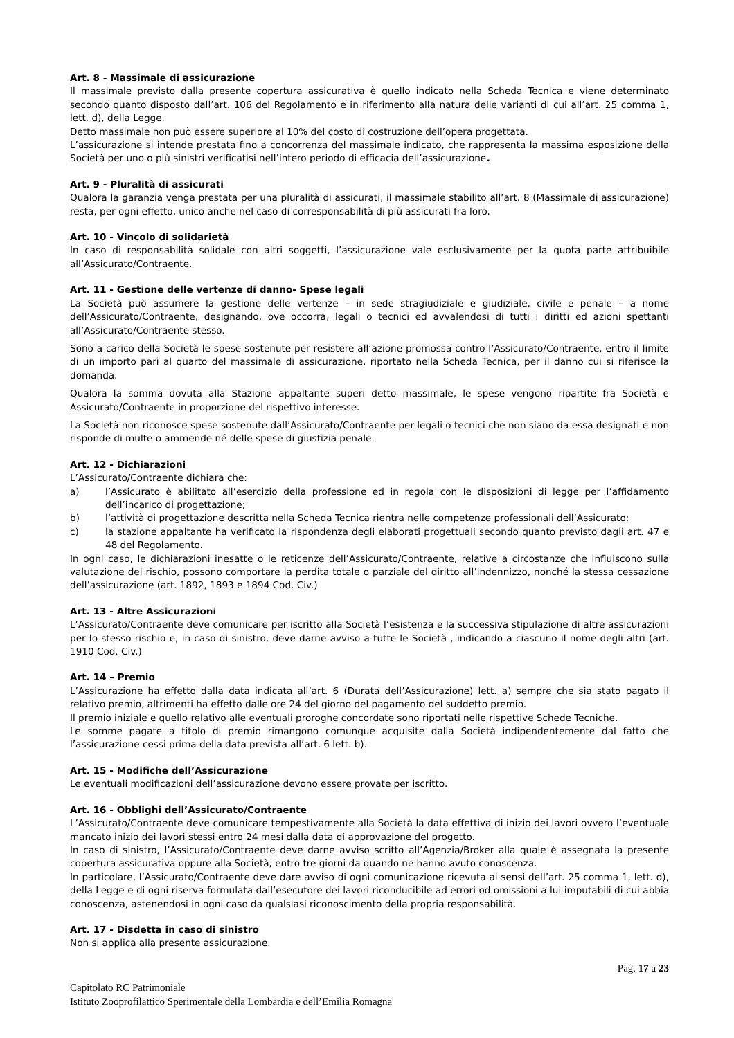Art. 8 - Massimale di assicurazione
Il massimale previsto dalla presente copertura assicurativa è quello indicato nella Scheda Tecnica e viene determinato secondo quanto disposto dall’art. 106 del Regolamento e in riferimento alla natura delle varianti di cui all’art. 25 comma 1, lett. d), della Legge.
Detto massimale non può essere superiore al 10% del costo di costruzione dell’opera progettata.
L’assicurazione si intende prestata fino a concorrenza del massimale indicato, che rappresenta la massima esposizione della Società per uno o più sinistri verificatisi nell’intero periodo di efficacia dell’assicurazione.
Art. 9 - Pluralità di assicurati
Qualora la garanzia venga prestata per una pluralità di assicurati, il massimale stabilito all’art. 8 (Massimale di assicurazione) resta, per ogni effetto, unico anche nel caso di corresponsabilità di più assicurati fra loro.
Art. 10 - Vincolo di solidarietà
In caso di responsabilità solidale con altri soggetti, l’assicurazione vale esclusivamente per la quota parte attribuibile all’Assicurato/Contraente.
Art. 11 - Gestione delle vertenze di danno- Spese legali
La Società può assumere la gestione delle vertenze – in sede stragiudiziale e giudiziale, civile e penale – a nome dell’Assicurato/Contraente, designando, ove occorra, legali o tecnici ed avvalendosi di tutti i diritti ed azioni spettanti all’Assicurato/Contraente stesso.
Sono a carico della Società le spese sostenute per resistere all’azione promossa contro l’Assicurato/Contraente, entro il limite di un importo pari al quarto del massimale di assicurazione, riportato nella Scheda Tecnica, per il danno cui si riferisce la domanda.
Qualora la somma dovuta alla Stazione appaltante superi detto massimale, le spese vengono ripartite fra Società e Assicurato/Contraente in proporzione del rispettivo interesse.
La Società non riconosce spese sostenute dall’Assicurato/Contraente per legali o tecnici che non siano da essa designati e non risponde di multe o ammende né delle spese di giustizia penale.
Art. 12 - Dichiarazioni
L’Assicurato/Contraente dichiara che:
a) l’Assicurato è abilitato all’esercizio della professione ed in regola con le disposizioni di legge per l’affidamento dell’incarico di progettazione;
b) l’attività di progettazione descritta nella Scheda Tecnica rientra nelle competenze professionali dell’Assicurato;
c) la stazione appaltante ha verificato la rispondenza degli elaborati progettuali secondo quanto previsto dagli art. 47 e 48 del Regolamento.
In ogni caso, le dichiarazioni inesatte o le reticenze dell’Assicurato/Contraente, relative a circostanze che influiscono sulla valutazione del rischio, possono comportare la perdita totale o parziale del diritto all’indennizzo, nonché la stessa cessazione dell’assicurazione (art. 1892, 1893 e 1894 Cod. Civ.)
Art. 13 - Altre Assicurazioni
L’Assicurato/Contraente deve comunicare per iscritto alla Società l’esistenza e la successiva stipulazione di altre assicurazioni per lo stesso rischio e, in caso di sinistro, deve darne avviso a tutte le Società , indicando a ciascuno il nome degli altri (art. 1910 Cod. Civ.)
Art. 14 – Premio
L’Assicurazione ha effetto dalla data indicata all’art. 6 (Durata dell’Assicurazione) lett. a) sempre che sia stato pagato il relativo premio, altrimenti ha effetto dalle ore 24 del giorno del pagamento del suddetto premio.
Il premio iniziale e quello relativo alle eventuali proroghe concordate sono riportati nelle rispettive Schede Tecniche.
Le somme pagate a titolo di premio rimangono comunque acquisite dalla Società indipendentemente dal fatto che l’assicurazione cessi prima della data prevista all’art. 6 lett. b).
Art. 15 - Modifiche dell’Assicurazione
Le eventuali modificazioni dell’assicurazione devono essere provate per iscritto.
Art. 16 - Obblighi dell’Assicurato/Contraente
L’Assicurato/Contraente deve comunicare tempestivamente alla Società la data effettiva di inizio dei lavori ovvero l’eventuale mancato inizio dei lavori stessi entro 24 mesi dalla data di approvazione del progetto.
In caso di sinistro, l’Assicurato/Contraente deve darne avviso scritto all’Agenzia/Broker alla quale è assegnata la presente copertura assicurativa oppure alla Società, entro tre giorni da quando ne hanno avuto conoscenza.
In particolare, l’Assicurato/Contraente deve dare avviso di ogni comunicazione ricevuta ai sensi dell’art. 25 comma 1, lett. d), della Legge e di ogni riserva formulata dall’esecutore dei lavori riconducibile ad errori od omissioni a lui imputabili di cui abbia conoscenza, astenendosi in ogni caso da qualsiasi riconoscimento della propria responsabilità.
Art. 17 - Disdetta in caso di sinistro
Non si applica alla presente assicurazione.
Pag. 17 a 23
Capitolato RC Patrimoniale
Istituto Zooprofilattico Sperimentale della Lombardia e dell’Emilia Romagna